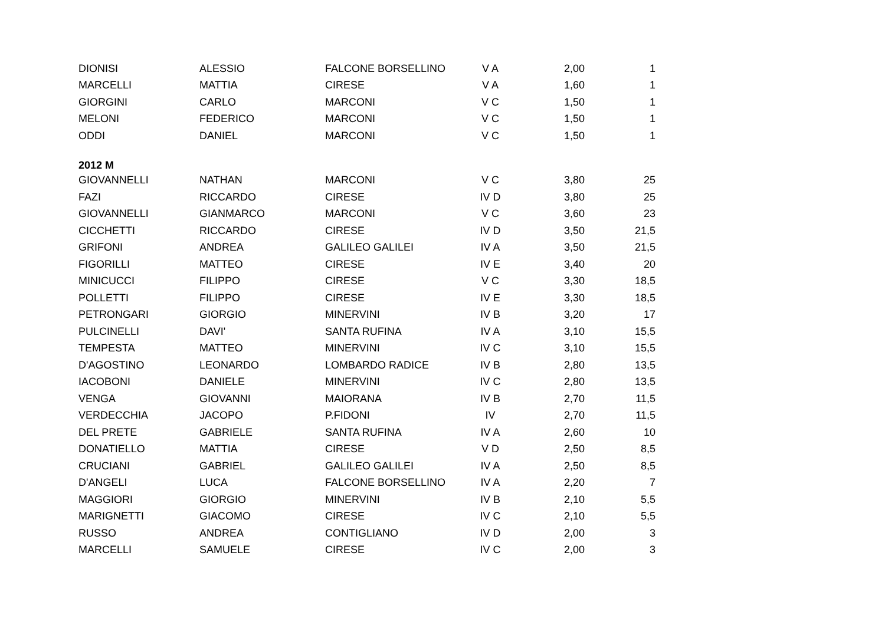| DIONISI | ALESSIO | FALCONE BORSELLINO | V A | 2,00 | 1 |
| MARCELLI | MATTIA | CIRESE | V A | 1,60 | 1 |
| GIORGINI | CARLO | MARCONI | V C | 1,50 | 1 |
| MELONI | FEDERICO | MARCONI | V C | 1,50 | 1 |
| ODDI | DANIEL | MARCONI | V C | 1,50 | 1 |
| 2012 M | | | | | |
| GIOVANNELLI | NATHAN | MARCONI | V C | 3,80 | 25 |
| FAZI | RICCARDO | CIRESE | IV D | 3,80 | 25 |
| GIOVANNELLI | GIANMARCO | MARCONI | V C | 3,60 | 23 |
| CICCHETTI | RICCARDO | CIRESE | IV D | 3,50 | 21,5 |
| GRIFONI | ANDREA | GALILEO GALILEI | IV A | 3,50 | 21,5 |
| FIGORILLI | MATTEO | CIRESE | IV E | 3,40 | 20 |
| MINICUCCI | FILIPPO | CIRESE | V C | 3,30 | 18,5 |
| POLLETTI | FILIPPO | CIRESE | IV E | 3,30 | 18,5 |
| PETRONGARI | GIORGIO | MINERVINI | IV B | 3,20 | 17 |
| PULCINELLI | DAVI' | SANTA RUFINA | IV A | 3,10 | 15,5 |
| TEMPESTA | MATTEO | MINERVINI | IV C | 3,10 | 15,5 |
| D'AGOSTINO | LEONARDO | LOMBARDO RADICE | IV B | 2,80 | 13,5 |
| IACOBONI | DANIELE | MINERVINI | IV C | 2,80 | 13,5 |
| VENGA | GIOVANNI | MAIORANA | IV B | 2,70 | 11,5 |
| VERDECCHIA | JACOPO | P.FIDONI | IV | 2,70 | 11,5 |
| DEL PRETE | GABRIELE | SANTA RUFINA | IV A | 2,60 | 10 |
| DONATIELLO | MATTIA | CIRESE | V D | 2,50 | 8,5 |
| CRUCIANI | GABRIEL | GALILEO GALILEI | IV A | 2,50 | 8,5 |
| D'ANGELI | LUCA | FALCONE BORSELLINO | IV A | 2,20 | 7 |
| MAGGIORI | GIORGIO | MINERVINI | IV B | 2,10 | 5,5 |
| MARIGNETTI | GIACOMO | CIRESE | IV C | 2,10 | 5,5 |
| RUSSO | ANDREA | CONTIGLIANO | IV D | 2,00 | 3 |
| MARCELLI | SAMUELE | CIRESE | IV C | 2,00 | 3 |